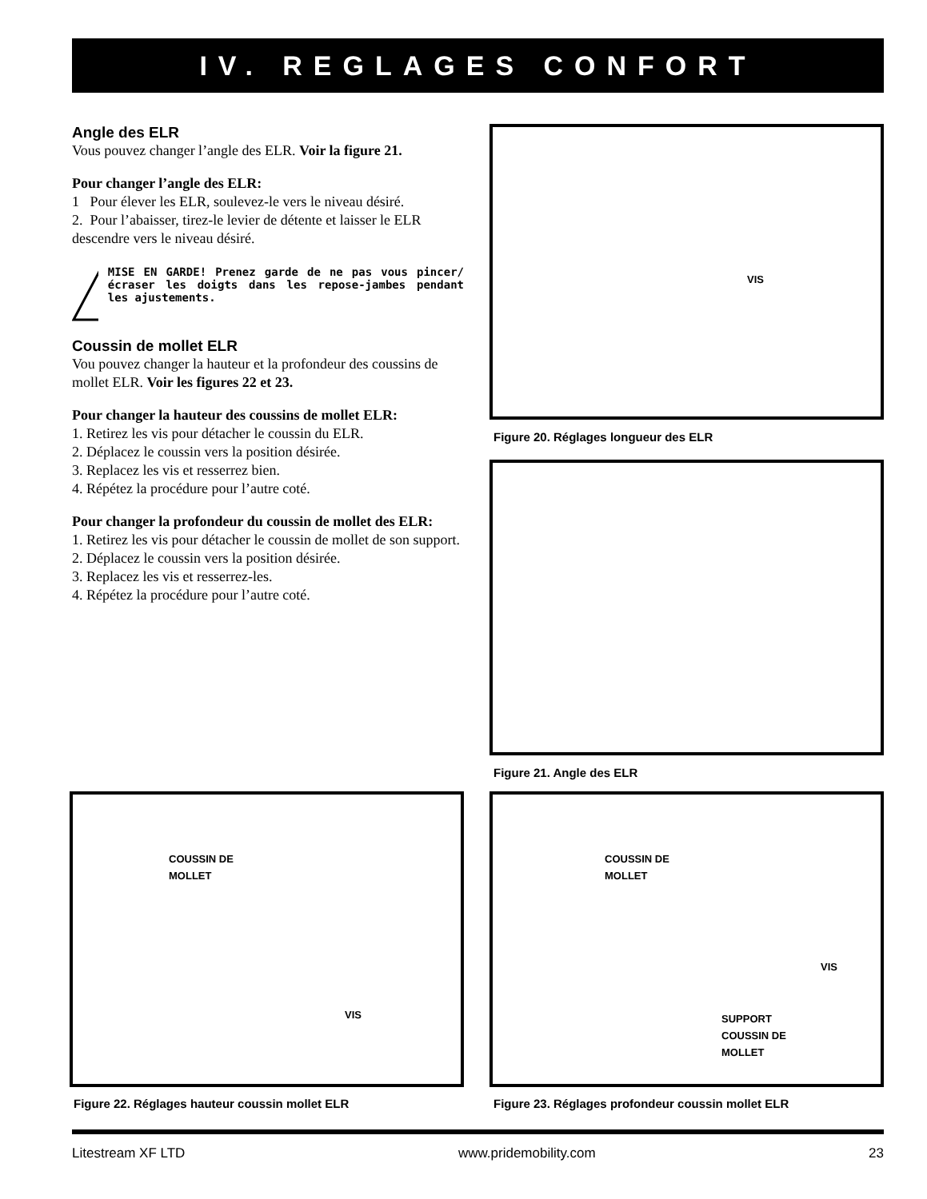IV. REGLAGES CONFORT
Angle des ELR
Vous pouvez changer l’angle des ELR. Voir la figure 21.
Pour changer l’angle des ELR:
1 Pour élever les ELR, soulevez-le vers le niveau désiré.
2. Pour l’abaisser, tirez-le levier de détente et laisser le ELR descendre vers le niveau désiré.
MISE EN GARDE! Prenez garde de ne pas vous pincer/écraser les doigts dans les repose-jambes pendant les ajustements.
Coussin de mollet ELR
Vou pouvez changer la hauteur et la profondeur des coussins de mollet ELR. Voir les figures 22 et 23.
Pour changer la hauteur des coussins de mollet ELR:
1. Retirez les vis pour détacher le coussin du ELR.
2. Déplacez le coussin vers la position désirée.
3. Replacez les vis et resserrez bien.
4. Répétez la procédure pour l’autre coté.
Pour changer la profondeur du coussin de mollet des ELR:
1. Retirez les vis pour détacher le coussin de mollet de son support.
2. Déplacez le coussin vers la position désirée.
3. Replacez les vis et resserrez-les.
4. Répétez la procédure pour l’autre coté.
VIS
Figure 20. Réglages longueur des ELR
Figure 21. Angle des ELR
COUSSIN DE
MOLLET
VIS
Figure 22. Réglages hauteur coussin mollet ELR
COUSSIN DE
MOLLET
VIS
SUPPORT
COUSSIN DE
MOLLET
Figure 23. Réglages profondeur coussin mollet ELR
Litestream XF LTD www.pridemobility.com 23